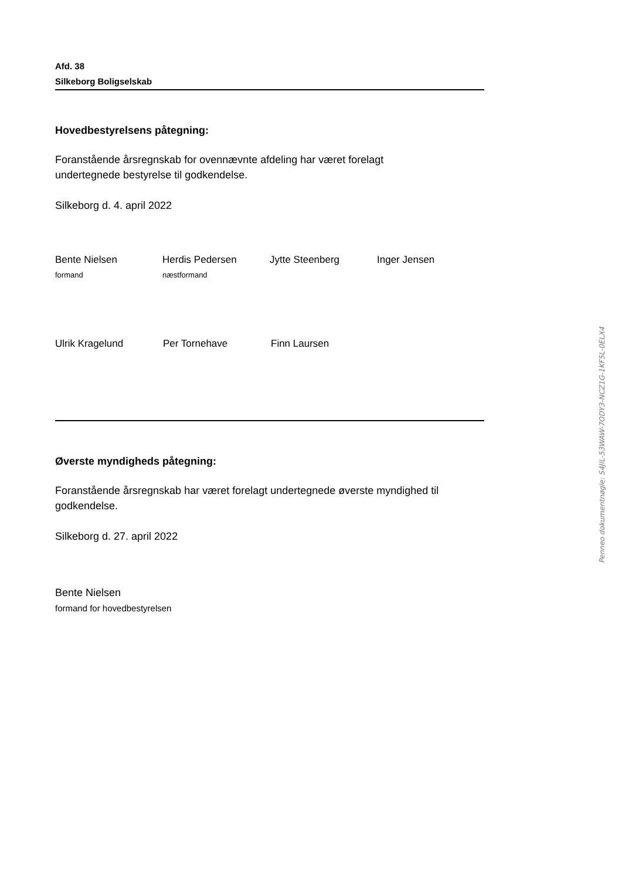Afd. 38
Silkeborg Boligselskab
Hovedbestyrelsens påtegning:
Foranstående årsregnskab for ovennævnte afdeling har været forelagt
undertegnede bestyrelse til godkendelse.
Silkeborg d. 4. april 2022
Bente Nielsen
formand
Herdis Pedersen
næstformand
Jytte Steenberg Inger Jensen
Ulrik Kragelund Per Tornehave Finn Laursen
Øverste myndigheds påtegning:
Foranstående årsregnskab har været forelagt undertegnede øverste myndighed til godkendelse.
Silkeborg d. 27. april 2022
Bente Nielsen
formand for hovedbestyrelsen
Penneo dokumentnøgle: S4JIL-53WAW-7ODY3-NCZ1G-1KF5L-0ELX4